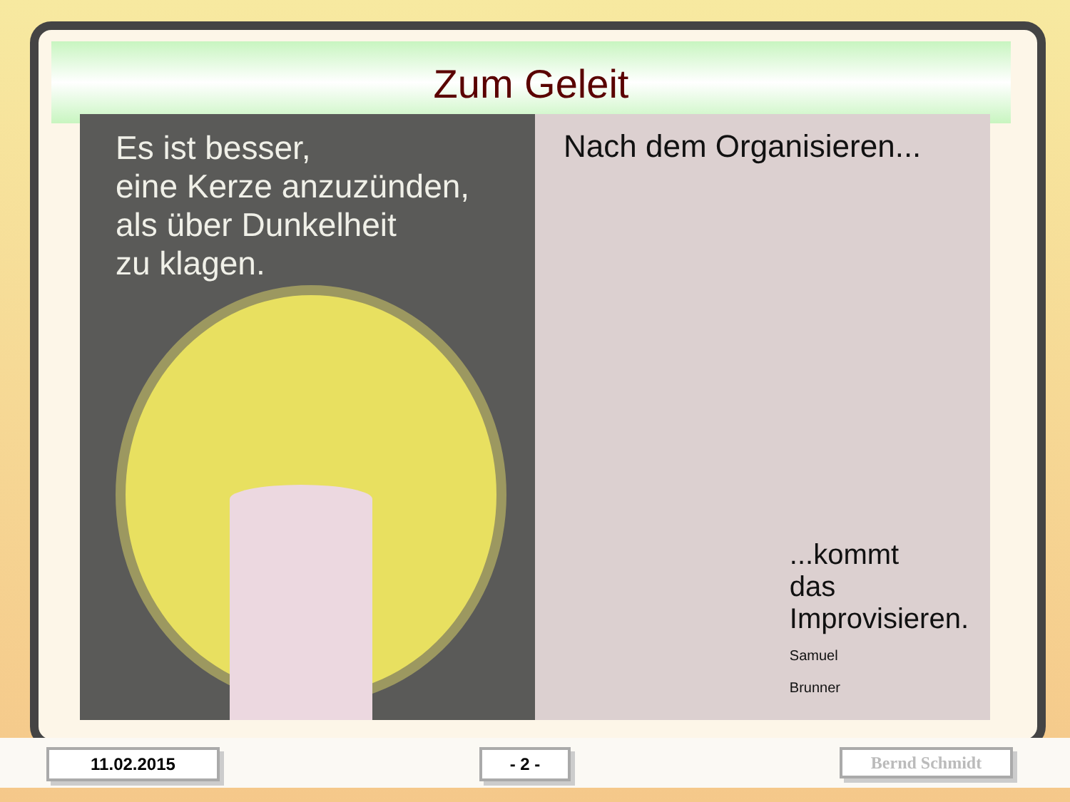Zum Geleit
Es ist besser,
eine Kerze anzuzünden,
als über Dunkelheit
zu klagen.
Nach dem Organisieren...
...kommt
das
Improvisieren.
Samuel
Brunner
11.02.2015 - 2 - Bernd Schmidt